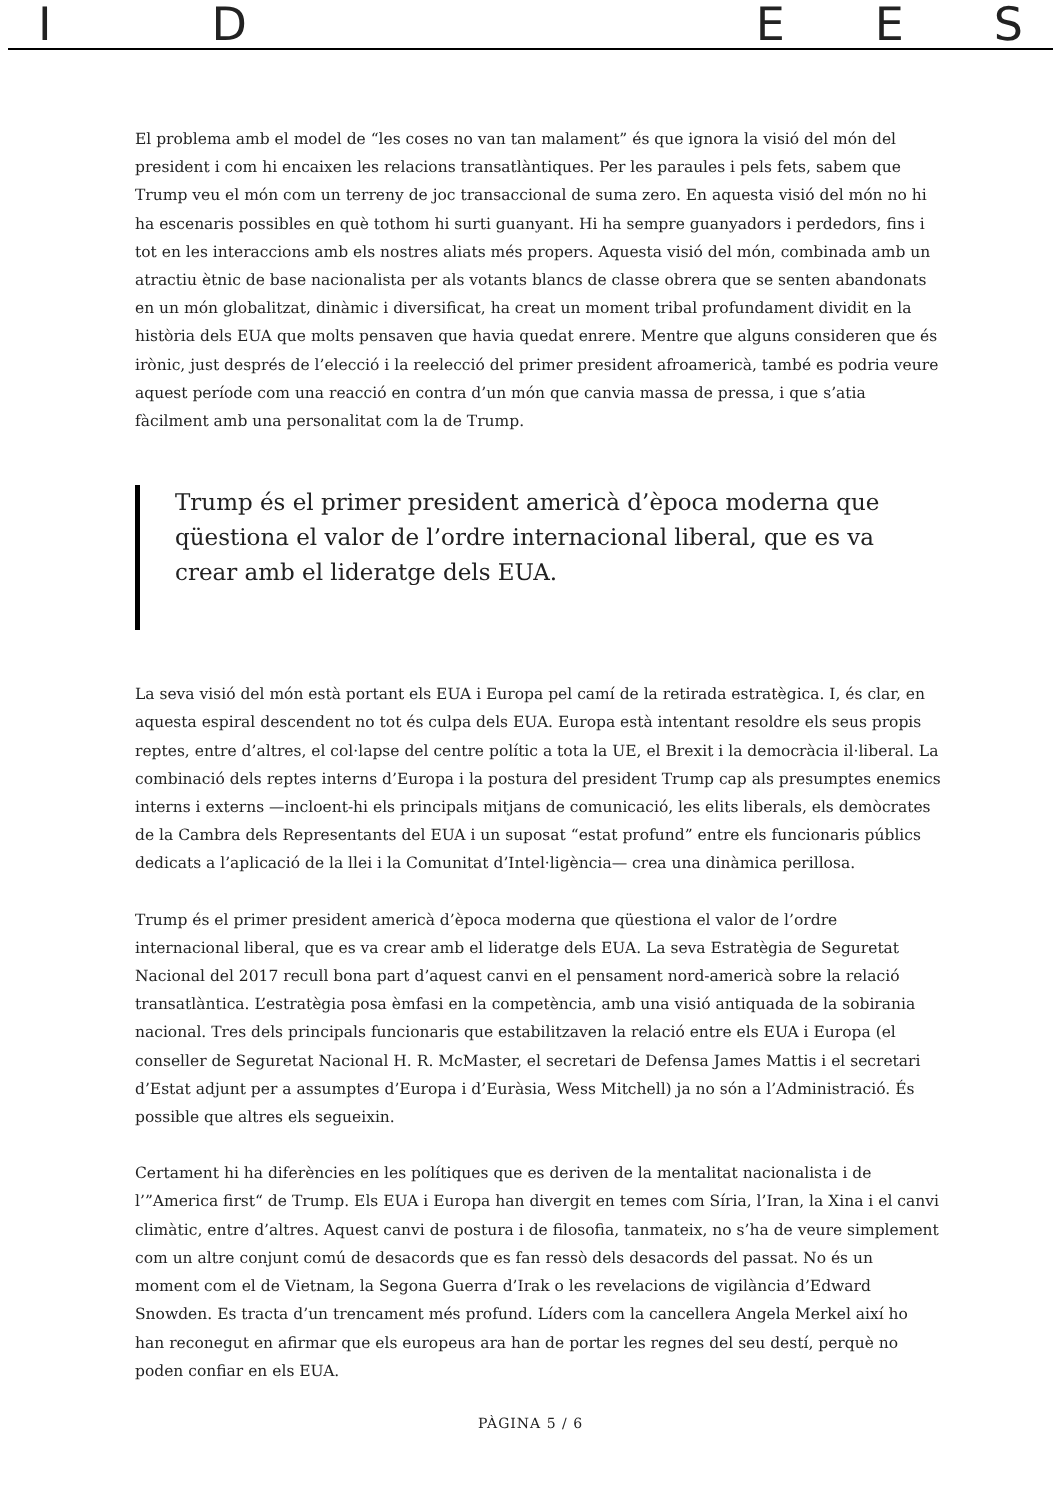I D E E S
El problema amb el model de “les coses no van tan malament” és que ignora la visió del món del president i com hi encaixen les relacions transatlàntiques. Per les paraules i pels fets, sabem que Trump veu el món com un terreny de joc transaccional de suma zero. En aquesta visió del món no hi ha escenaris possibles en què tothom hi surti guanyant. Hi ha sempre guanyadors i perdedors, fins i tot en les interaccions amb els nostres aliats més propers. Aquesta visió del món, combinada amb un atractiu ètnic de base nacionalista per als votants blancs de classe obrera que se senten abandonats en un món globalitzat, dinàmic i diversificat, ha creat un moment tribal profundament dividit en la història dels EUA que molts pensaven que havia quedat enrere. Mentre que alguns consideren que és irònic, just després de l’elecció i la reelecció del primer president afroamericà, també es podria veure aquest període com una reacció en contra d’un món que canvia massa de pressa, i que s’atia fàcilment amb una personalitat com la de Trump.
Trump és el primer president americà d’època moderna que qüestiona el valor de l’ordre internacional liberal, que es va crear amb el lideratge dels EUA.
La seva visió del món està portant els EUA i Europa pel camí de la retirada estratègica. I, és clar, en aquesta espiral descendent no tot és culpa dels EUA. Europa està intentant resoldre els seus propis reptes, entre d’altres, el col·lapse del centre polític a tota la UE, el Brexit i la democràcia il·liberal. La combinació dels reptes interns d’Europa i la postura del president Trump cap als presumptes enemics interns i externs —incloent-hi els principals mitjans de comunicació, les elits liberals, els demòcrates de la Cambra dels Representants del EUA i un suposat “estat profund” entre els funcionaris públics dedicats a l’aplicació de la llei i la Comunitat d’Intel·ligència— crea una dinàmica perillosa.
Trump és el primer president americà d’època moderna que qüestiona el valor de l’ordre internacional liberal, que es va crear amb el lideratge dels EUA. La seva Estratègia de Seguretat Nacional del 2017 recull bona part d’aquest canvi en el pensament nord-americà sobre la relació transatlàntica. L’estratègia posa èmfasi en la competència, amb una visió antiquada de la sobirania nacional. Tres dels principals funcionaris que estabilitzaven la relació entre els EUA i Europa (el conseller de Seguretat Nacional H. R. McMaster, el secretari de Defensa James Mattis i el secretari d’Estat adjunt per a assumptes d’Europa i d’Euràsia, Wess Mitchell) ja no són a l’Administració. És possible que altres els segueixin.
Certament hi ha diferències en les polítiques que es deriven de la mentalitat nacionalista i de l’”America first“ de Trump. Els EUA i Europa han divergit en temes com Síria, l’Iran, la Xina i el canvi climàtic, entre d’altres. Aquest canvi de postura i de filosofia, tanmateix, no s’ha de veure simplement com un altre conjunt comú de desacords que es fan ressò dels desacords del passat. No és un moment com el de Vietnam, la Segona Guerra d’Irak o les revelacions de vigilància d’Edward Snowden. Es tracta d’un trencament més profund. Líders com la cancellera Angela Merkel així ho han reconegut en afirmar que els europeus ara han de portar les regnes del seu destí, perquè no poden confiar en els EUA.
PÀGINA 5 / 6